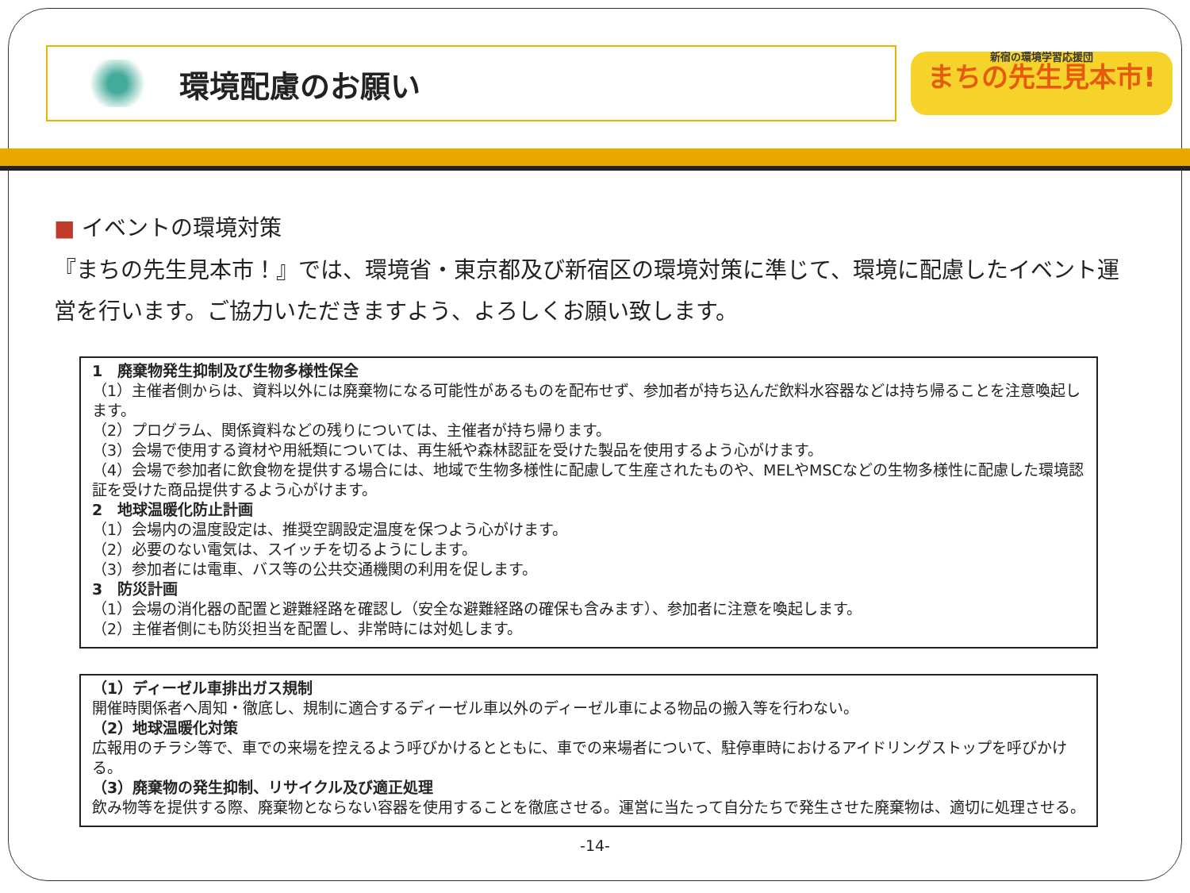環境配慮のお願い
新宿の環境学習応援団
まちの先生見本市!
■ イベントの環境対策
『まちの先生見本市！』では、環境省・東京都及び新宿区の環境対策に準じて、環境に配慮したイベント運営を行います。ご協力いただきますよう、よろしくお願い致します。
1　廃棄物発生抑制及び生物多様性保全
（1）主催者側からは、資料以外には廃棄物になる可能性があるものを配布せず、参加者が持ち込んだ飲料水容器などは持ち帰ることを注意喚起します。
（2）プログラム、関係資料などの残りについては、主催者が持ち帰ります。
（3）会場で使用する資材や用紙類については、再生紙や森林認証を受けた製品を使用するよう心がけます。
（4）会場で参加者に飲食物を提供する場合には、地域で生物多様性に配慮して生産されたものや、MELやMSCなどの生物多様性に配慮した環境認証を受けた商品提供するよう心がけます。
2　地球温暖化防止計画
（1）会場内の温度設定は、推奨空調設定温度を保つよう心がけます。
（2）必要のない電気は、スイッチを切るようにします。
（3）参加者には電車、バス等の公共交通機関の利用を促します。
3　防災計画
（1）会場の消化器の配置と避難経路を確認し（安全な避難経路の確保も含みます）、参加者に注意を喚起します。
（2）主催者側にも防災担当を配置し、非常時には対処します。
（1）ディーゼル車排出ガス規制
開催時関係者へ周知・徹底し、規制に適合するディーゼル車以外のディーゼル車による物品の搬入等を行わない。
（2）地球温暖化対策
広報用のチラシ等で、車での来場を控えるよう呼びかけるとともに、車での来場者について、駐停車時におけるアイドリングストップを呼びかける。
（3）廃棄物の発生抑制、リサイクル及び適正処理
飲み物等を提供する際、廃棄物とならない容器を使用することを徹底させる。運営に当たって自分たちで発生させた廃棄物は、適切に処理させる。
-14-